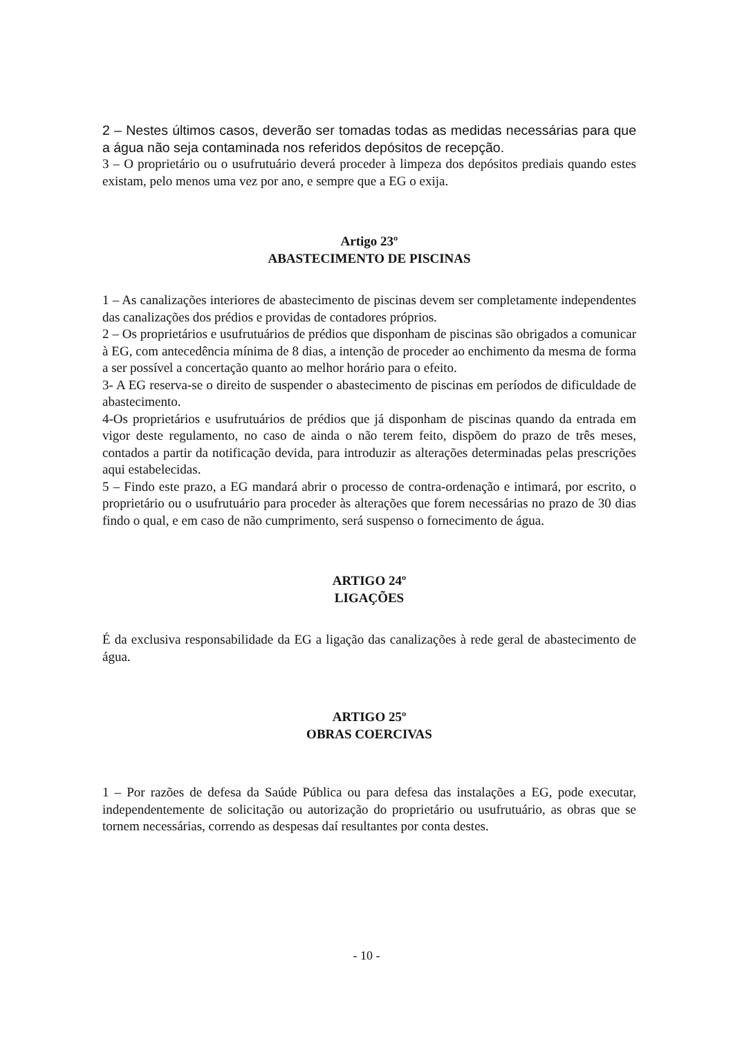2 – Nestes últimos casos, deverão ser tomadas todas as medidas necessárias para que a água não seja contaminada nos referidos depósitos de recepção.
3 – O proprietário ou o usufrutuário deverá proceder à limpeza dos depósitos prediais quando estes existam, pelo menos uma vez por ano, e sempre que a EG o exija.
Artigo 23º
ABASTECIMENTO DE PISCINAS
1 – As canalizações interiores de abastecimento de piscinas devem ser completamente independentes das canalizações dos prédios e providas de contadores próprios.
2 – Os proprietários e usufrutuários de prédios que disponham de piscinas são obrigados a comunicar à EG, com antecedência mínima de 8 dias, a intenção de proceder ao enchimento da mesma de forma a ser possível a concertação quanto ao melhor horário para o efeito.
3- A EG reserva-se o direito de suspender o abastecimento de piscinas em períodos de dificuldade de abastecimento.
4-Os proprietários e usufrutuários de prédios que já disponham de piscinas quando da entrada em vigor deste regulamento, no caso de ainda o não terem feito, dispõem do prazo de três meses, contados a partir da notificação devida, para introduzir as alterações determinadas pelas prescrições aqui estabelecidas.
5 – Findo este prazo, a EG mandará abrir o processo de contra-ordenação e intimará, por escrito, o proprietário ou o usufrutuário para proceder às alterações que forem necessárias no prazo de 30 dias findo o qual, e em caso de não cumprimento, será suspenso o fornecimento de água.
ARTIGO 24º
LIGAÇÕES
É da exclusiva responsabilidade da EG a ligação das canalizações à rede geral de abastecimento de água.
ARTIGO 25º
OBRAS COERCIVAS
1 – Por razões de defesa da Saúde Pública ou para defesa das instalações a EG, pode executar, independentemente de solicitação ou autorização do proprietário ou usufrutuário, as obras que se tornem necessárias, correndo as despesas daí resultantes por conta destes.
- 10 -